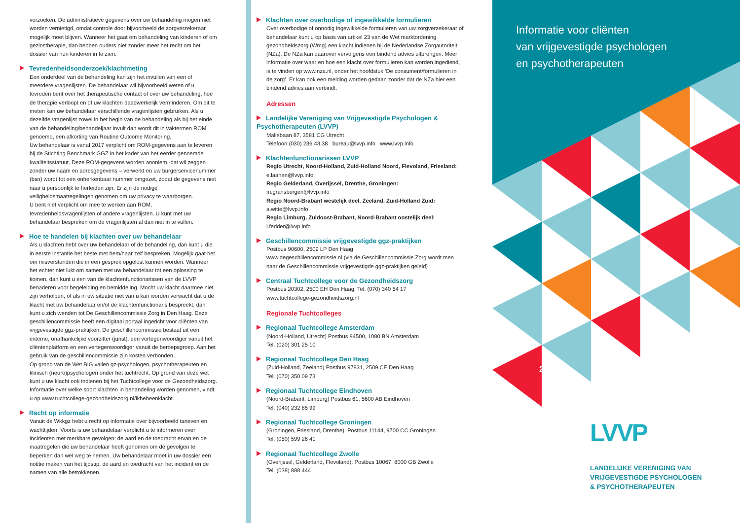verzoeken. De administratieve gegevens over uw behandeling mogen niet worden vernietigd, omdat controle door bijvoorbeeld de zorgverzekeraar mogelijk moet blijven. Wanneer het gaat om behandeling van kinderen of om gezinstherapie, dan hebben ouders niet zonder meer het recht om het dossier van hun kinderen in te zien.
Tevredenheidsonderzoek/klachtmeting
Een onderdeel van de behandeling kan zijn het invullen van een of meerdere vragenlijsten. De behandelaar wil bijvoorbeeld weten of u tevreden bent over het therapeutische contact of over uw behandeling, hoe de therapie verloopt en of uw klachten daadwerkelijk verminderen. Om dit te meten kan uw behandelaar verschillende vragenlijsten gebruiken. Als u dezelfde vragenlijst zowel in het begin van de behandeling als bij het einde van de behandeling/behandeljaar invult dan wordt dit in vaktermen ROM genoemd, een afkorting van Routine Outcome Monitoring.
Uw behandelaar is vanaf 2017 verplicht om ROM-gegevens aan te leveren bij de Stichting Benchmark GGZ in het kader van het eerder genoemde kwaliteitsstatuut. Deze ROM-gegevens worden anoniem -dat wil zeggen zonder uw naam en adresgegevens – verwerkt en uw burgerservicenummer (bsn) wordt tot een onherkenbaar nummer omgezet, zodat de gegevens niet naar u persoonlijk te herleiden zijn. Er zijn de nodige veiligheidsmaatregelingen genomen om uw privacy te waarborgen.
U bent niet verplicht om mee te werken aan ROM, tevredenheidsvragenlijsten of andere vragenlijsten. U kunt met uw behandelaar bespreken om de vragenlijsten al dan niet in te vullen.
Hoe te handelen bij klachten over uw behandelaar
Als u klachten hebt over uw behandelaar of de behandeling, dan kunt u die in eerste instantie het beste met hem/haar zelf bespreken. Mogelijk gaat het om misverstanden die in een gesprek opgelost kunnen worden. Wanneer het echter niet lukt om samen met uw behandelaar tot een oplossing te komen, dan kunt u een van de klachtenfunctionarissen van de LVVP benaderen voor begeleiding en bemiddeling. Mocht uw klacht daarmee niet zijn verholpen, of als in uw situatie niet van u kan worden verwacht dat u de klacht met uw behandelaar en/of de klachtenfunctionaris bespreekt, dan kunt u zich wenden tot De Geschillencommissie Zorg in Den Haag. Deze geschillencommissie heeft een digitaal portaal ingericht voor cliënten van vrijgevestigde ggz-praktijken. De geschillencommissie bestaat uit een externe, onafhankelijke voorzitter (jurist), een vertegenwoordiger vanuit het cliëntenplatform en een vertegenwoordiger vanuit de beroepsgroep. Aan het gebruik van de geschillencommissie zijn kosten verbonden.
Op grond van de Wet BIG vallen gz-psychologen, psychotherapeuten en klinisch (neuro)psychologen onder het tuchtrecht. Op grond van deze wet kunt u uw klacht ook indienen bij het Tuchtcollege voor de Gezondheidszorg. Informatie over welke soort klachten in behandeling worden genomen, vindt u op www.tuchtcollege-gezondheidszorg.nl/ikhebeenklacht.
Recht op informatie
Vanuit de Wkkgz hebt u recht op informatie over bijvoorbeeld tarieven en wachttijden. Voorts is uw behandelaar verplicht u te informeren over incidenten met merkbare gevolgen: de aard en de toedracht ervan en de maatregelen die uw behandelaar heeft genomen om de gevolgen te beperken dan wel weg te nemen. Uw behandelaar moet in uw dossier een notitie maken van het tijdstip, de aard en toedracht van het incident en de namen van alle betrokkenen.
Klachten over overbodige of ingewikkelde formulieren
Over overbodige of onnodig ingewikkelde formulieren van uw zorgverzekeraar of behandelaar kunt u op basis van artikel 23 van de Wet marktordening gezondheidszorg (Wmg) een klacht indienen bij de Nederlandse Zorgautoriteit (NZa). De NZa kan daarover vervolgens een bindend advies uitbrengen. Meer informatie over waar en hoe een klacht over formulieren kan worden ingediend, is te vinden op www.nza.nl, onder het hoofdstuk ‘De consument/formulieren in de zorg’. Er kan ook een melding worden gedaan zonder dat de NZa hier een bindend advies aan verbindt.
Adressen
Landelijke Vereniging van Vrijgevestigde Psychologen & Psychotherapeuten (LVVP)
Maliebaan 87, 3581 CG Utrecht
Telefoon (030) 236 43 38 bureau@lvvp.info www.lvvp.info
Klachtenfunctionarissen LVVP
Regio Utrecht, Noord-Holland, Zuid-Holland Noord, Flevoland, Friesland:
e.laanen@lvvp.info
Regio Gelderland, Overijssel, Drenthe, Groningen:
m.gransbergen@lvvp.info
Regio Noord-Brabant westelijk deel, Zeeland, Zuid-Holland Zuid:
a.witte@lvvp.info
Regio Limburg, Zuidoost-Brabant, Noord-Brabant oostelijk deel:
l.fedder@lvvp.info
Geschillencommissie vrijgevestigde ggz-praktijken
Postbus 90600, 2509 LP Den Haag
www.degeschillencommissie.nl (via de Geschillencommissie Zorg wordt men naar de Geschillencommissie vrijgevestigde ggz-praktijken geleid)
Centraal Tuchtcollege voor de Gezondheidszorg
Postbus 20302, 2500 EH Den Haag, Tel. (070) 340 54 17
www.tuchtcollege-gezondheidszorg.nl
Regionale Tuchtcolleges
Regionaal Tuchtcollege Amsterdam
(Noord-Holland, Utrecht) Postbus 84500, 1080 BN Amsterdam
Tel. (020) 301 25 10
Regionaal Tuchtcollege Den Haag
(Zuid-Holland, Zeeland) Postbus 97831, 2509 CE Den Haag
Tel. (070) 350 09 73
Regionaal Tuchtcollege Eindhoven
(Noord-Brabant, Limburg) Postbus 61, 5600 AB Eindhoven
Tel. (040) 232 85 99
Regionaal Tuchtcollege Groningen
(Groningen, Friesland, Drenthe). Postbus 11144, 9700 CC Groningen
Tel. (050) 599 26 41
Regionaal Tuchtcollege Zwolle
(Overijssel, Gelderland, Flevoland). Postbus 10067, 8000 GB Zwolle
Tel. (038) 888 444
Informatie voor cliënten
van vrijgevestigde psychologen
en psychotherapeuten
2017
LVVP
LANDELIJKE VERENIGING VAN
VRIJGEVESTIGDE PSYCHOLOGEN
& PSYCHOTHERAPEUTEN